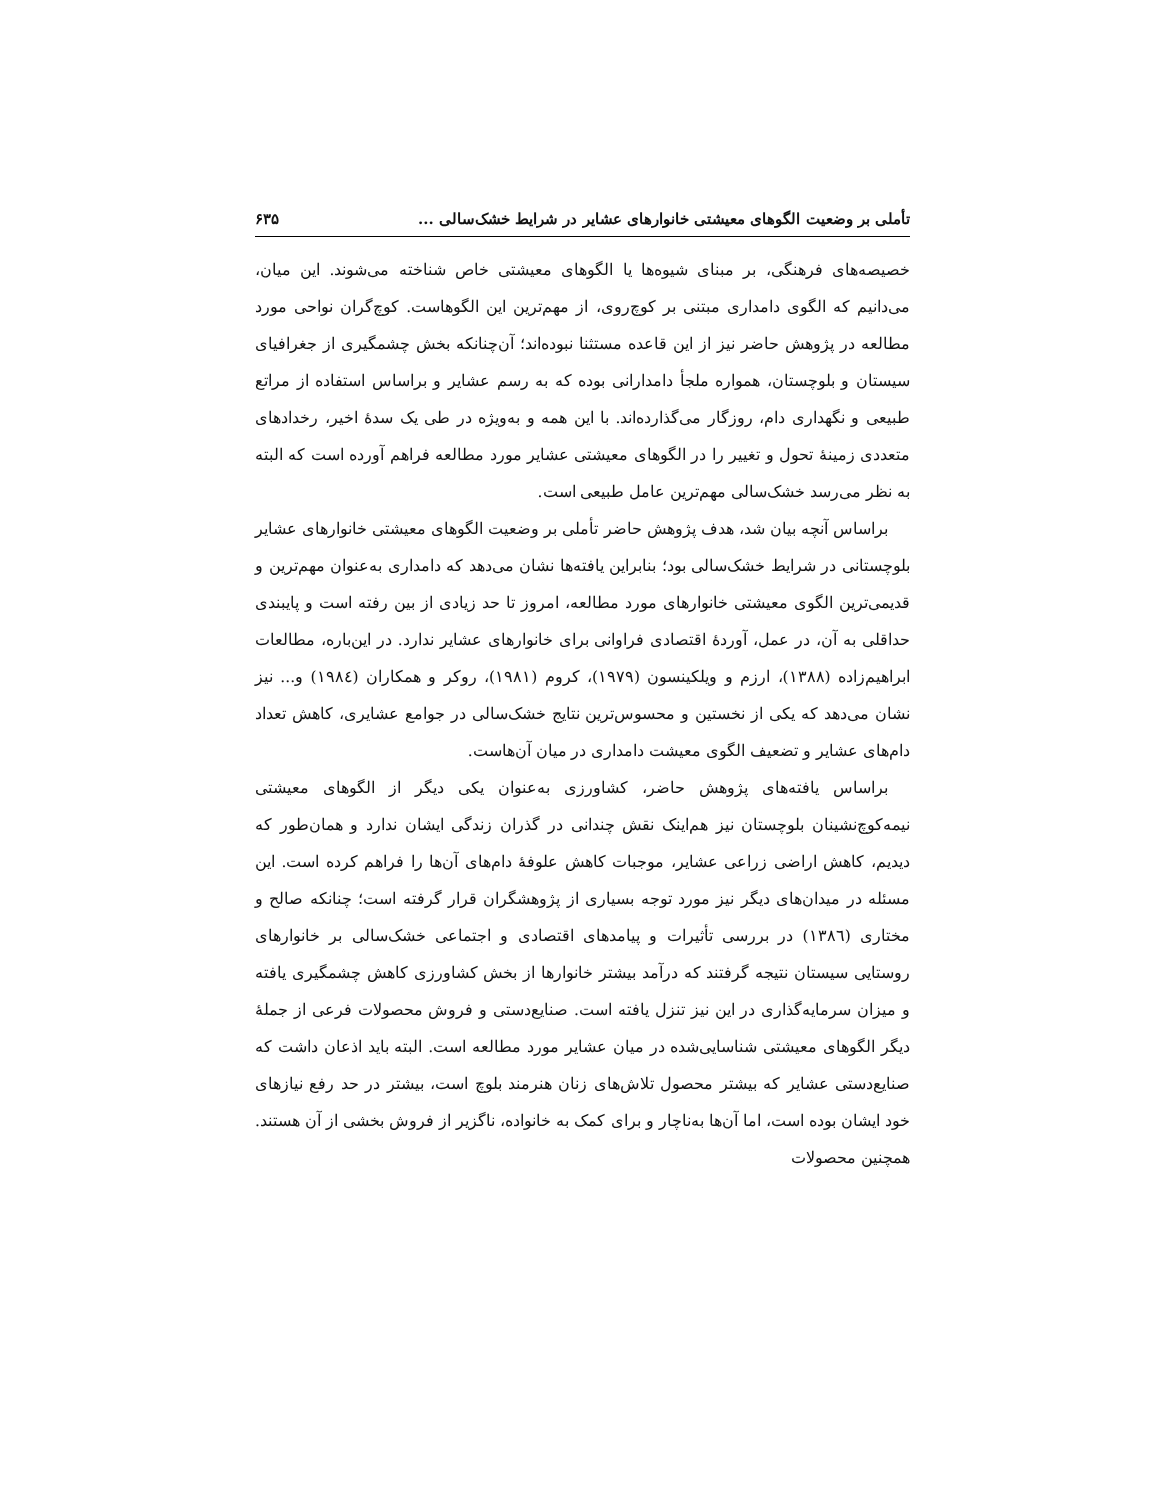تأملی بر وضعیت الگوهای معیشتی خانوارهای عشایر در شرایط خشک‌سالی ... ۶۳۵
خصیصه‌های فرهنگی، بر مبنای شیوه‌ها یا الگوهای معیشتی خاص شناخته می‌شوند. این میان، می‌دانیم که الگوی دامداری مبتنی بر کوچ‌روی، از مهم‌ترین این الگوهاست. کوچ‌گران نواحی مورد مطالعه در پژوهش حاضر نیز از این قاعده مستثنا نبوده‌اند؛ آن‌چنانکه بخش چشمگیری از جغرافیای سیستان و بلوچستان، همواره ملجأ دامدارانی بوده که به رسم عشایر و براساس استفاده از مراتع طبیعی و نگهداری دام، روزگار می‌گذارده‌اند. با این همه و به‌ویژه در طی یک سدهٔ اخیر، رخدادهای متعددی زمینهٔ تحول و تغییر را در الگوهای معیشتی عشایر مورد مطالعه فراهم آورده است که البته به نظر می‌رسد خشک‌سالی مهم‌ترین عامل طبیعی است.
براساس آنچه بیان شد، هدف پژوهش حاضر تأملی بر وضعیت الگوهای معیشتی خانوارهای عشایر بلوچستانی در شرایط خشک‌سالی بود؛ بنابراین یافته‌ها نشان می‌دهد که دامداری به‌عنوان مهم‌ترین و قدیمی‌ترین الگوی معیشتی خانوارهای مورد مطالعه، امروز تا حد زیادی از بین رفته است و پایبندی حداقلی به آن، در عمل، آوردهٔ اقتصادی فراوانی برای خانوارهای عشایر ندارد. در این‌باره، مطالعات ابراهیم‌زاده (۱۳۸۸)، ارزم و ویلکینسون (۱۹۷۹)، کروم (۱۹۸۱)، روکر و همکاران (۱۹۸٤) و... نیز نشان می‌دهد که یکی از نخستین و محسوس‌ترین نتایج خشک‌سالی در جوامع عشایری، کاهش تعداد دام‌های عشایر و تضعیف الگوی معیشت دامداری در میان آن‌هاست.
براساس یافته‌های پژوهش حاضر، کشاورزی به‌عنوان یکی دیگر از الگوهای معیشتی نیمه‌کوچ‌نشینان بلوچستان نیز هم‌اینک نقش چندانی در گذران زندگی ایشان ندارد و همان‌طور که دیدیم، کاهش اراضی زراعی عشایر، موجبات کاهش علوفهٔ دام‌های آن‌ها را فراهم کرده است. این مسئله در میدان‌های دیگر نیز مورد توجه بسیاری از پژوهشگران قرار گرفته است؛ چنانکه صالح و مختاری (۱۳۸٦) در بررسی تأثیرات و پیامدهای اقتصادی و اجتماعی خشک‌سالی بر خانوارهای روستایی سیستان نتیجه گرفتند که درآمد بیشتر خانوارها از بخش کشاورزی کاهش چشمگیری یافته و میزان سرمایه‌گذاری در این نیز تنزل یافته است. صنایع‌دستی و فروش محصولات فرعی از جملهٔ دیگر الگوهای معیشتی شناسایی‌شده در میان عشایر مورد مطالعه است. البته باید اذعان داشت که صنایع‌دستی عشایر که بیشتر محصول تلاش‌های زنان هنرمند بلوچ است، بیشتر در حد رفع نیازهای خود ایشان بوده است، اما آن‌ها به‌ناچار و برای کمک به خانواده، ناگزیر از فروش بخشی از آن هستند. همچنین محصولات